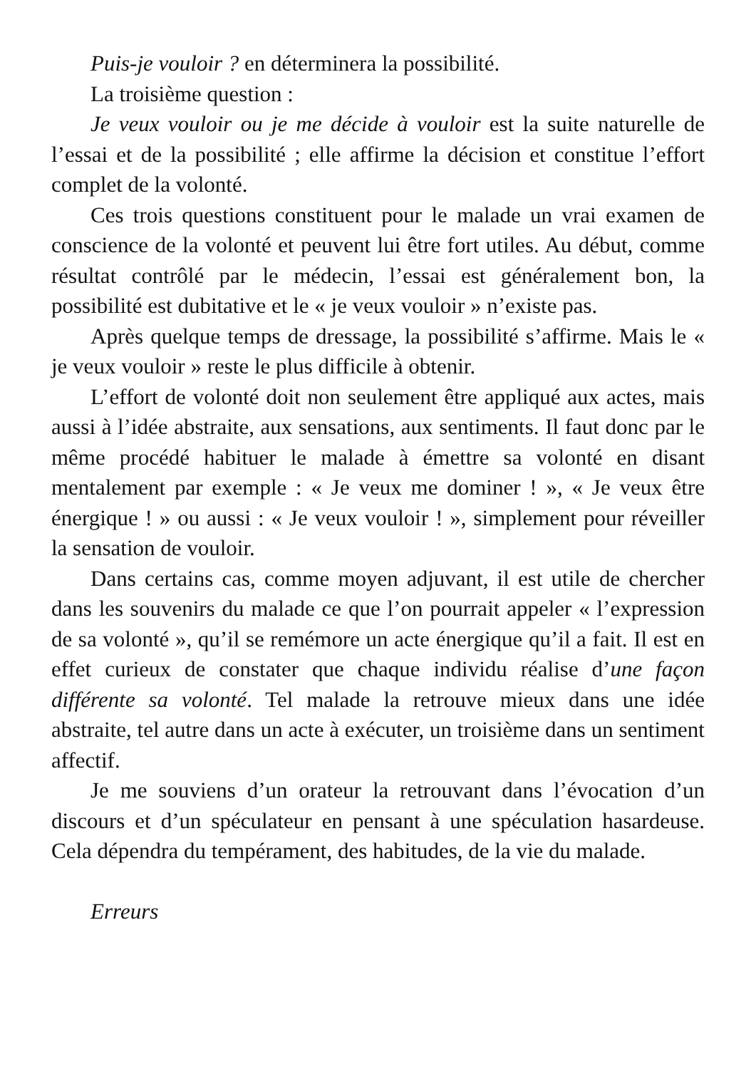Puis-je vouloir ? en déterminera la possibilité.
La troisième question :
Je veux vouloir ou je me décide à vouloir est la suite naturelle de l’essai et de la possibilité ; elle affirme la décision et constitue l’effort complet de la volonté.
Ces trois questions constituent pour le malade un vrai examen de conscience de la volonté et peuvent lui être fort utiles. Au début, comme résultat contrôlé par le médecin, l’essai est généralement bon, la possibilité est dubitative et le « je veux vouloir » n’existe pas.
Après quelque temps de dressage, la possibilité s’affirme. Mais le « je veux vouloir » reste le plus difficile à obtenir.
L’effort de volonté doit non seulement être appliqué aux actes, mais aussi à l’idée abstraite, aux sensations, aux sentiments. Il faut donc par le même procédé habituer le malade à émettre sa volonté en disant mentalement par exemple : « Je veux me dominer ! », « Je veux être énergique ! » ou aussi : « Je veux vouloir ! », simplement pour réveiller la sensation de vouloir.
Dans certains cas, comme moyen adjuvant, il est utile de chercher dans les souvenirs du malade ce que l’on pourrait appeler « l’expression de sa volonté », qu’il se remémore un acte énergique qu’il a fait. Il est en effet curieux de constater que chaque individu réalise d’une façon différente sa volonté. Tel malade la retrouve mieux dans une idée abstraite, tel autre dans un acte à exécuter, un troisième dans un sentiment affectif.
Je me souviens d’un orateur la retrouvant dans l’évocation d’un discours et d’un spéculateur en pensant à une spéculation hasardeuse. Cela dépendra du tempérament, des habitudes, de la vie du malade.
Erreurs